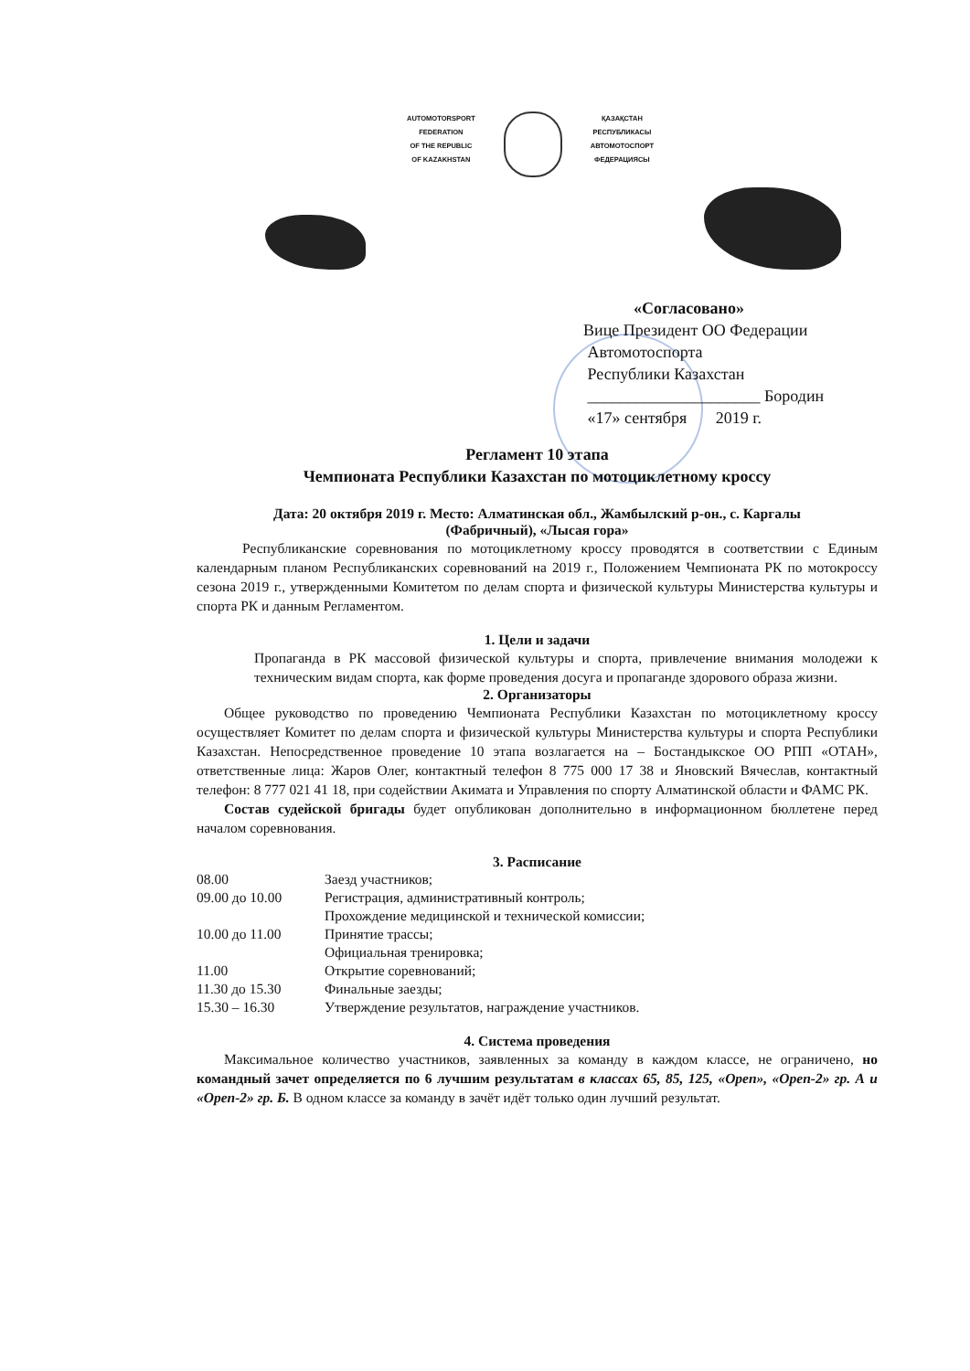AUTOMOTORSPORT
FEDERATION
OF THE REPUBLIC
OF KAZAKHSTAN
ҚАЗАҚСТАН
РЕСПУБЛИКАСЫ
АВТОМОТОСПОРТ
ФЕДЕРАЦИЯСЫ
«Согласовано»
Вице Президент ОО Федерации
Автомотоспорта
Республики Казахстан
_____________________ Бородин
«17» сентября 2019 г.
Регламент 10 этапа
Чемпионата Республики Казахстан по мотоциклетному кроссу
Дата: 20 октября 2019 г. Место: Алматинская обл., Жамбылский р-он., с. Каргалы
(Фабричный), «Лысая гора»
Республиканские соревнования по мотоциклетному кроссу проводятся в соответствии с Единым календарным планом Республиканских соревнований на 2019 г., Положением Чемпионата РК по мотокроссу сезона 2019 г., утвержденными Комитетом по делам спорта и физической культуры Министерства культуры и спорта РК и данным Регламентом.
1. Цели и задачи
Пропаганда в РК массовой физической культуры и спорта, привлечение внимания молодежи к техническим видам спорта, как форме проведения досуга и пропаганде здорового образа жизни.
2. Организаторы
Общее руководство по проведению Чемпионата Республики Казахстан по мотоциклетному кроссу осуществляет Комитет по делам спорта и физической культуры Министерства культуры и спорта Республики Казахстан. Непосредственное проведение 10 этапа возлагается на – Бостандыкское ОО РПП «ОТАН», ответственные лица: Жаров Олег, контактный телефон 8 775 000 17 38 и Яновский Вячеслав, контактный телефон: 8 777 021 41 18, при содействии Акимата и Управления по спорту Алматинской области и ФАМС РК.
Состав судейской бригады будет опубликован дополнительно в информационном бюллетене перед началом соревнования.
3. Расписание
08.00 Заезд участников;
09.00 до 10.00 Регистрация, административный контроль;
Прохождение медицинской и технической комиссии;
10.00 до 11.00 Принятие трассы;
Официальная тренировка;
11.00 Открытие соревнований;
11.30 до 15.30 Финальные заезды;
15.30 – 16.30 Утверждение результатов, награждение участников.
4. Система проведения
Максимальное количество участников, заявленных за команду в каждом классе, не ограничено, но командный зачет определяется по 6 лучшим результатам в классах 65, 85, 125, «Open», «Open-2» гр. А и «Open-2» гр. Б. В одном классе за команду в зачёт идёт только один лучший результат.